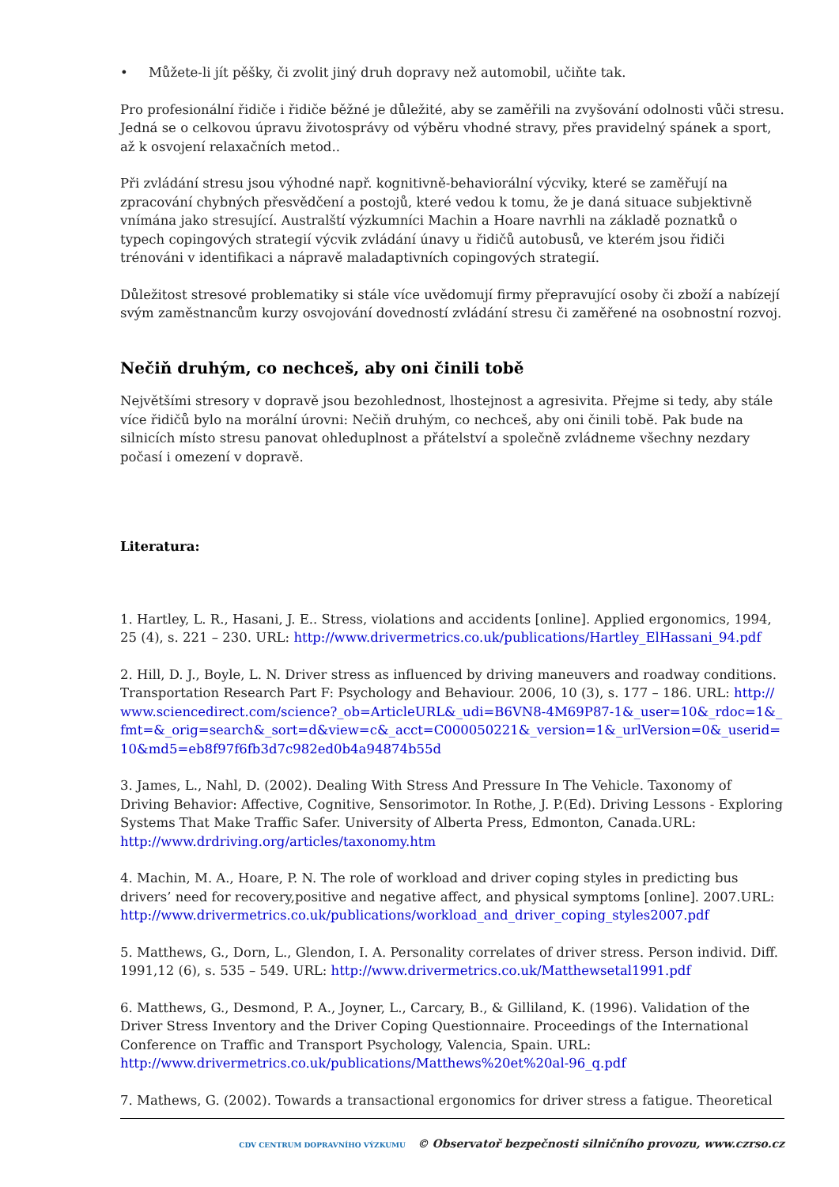• Můžete-li jít pěšky, či zvolit jiný druh dopravy než automobil, učiňte tak.
Pro profesionální řidiče i řidiče běžné je důležité, aby se zaměřili na zvyšování odolnosti vůči stresu. Jedná se o celkovou úpravu životosprávy od výběru vhodné stravy, přes pravidelný spánek a sport, až k osvojení relaxačních metod..
Při zvládání stresu jsou výhodné např. kognitivně-behaviorální výcviky, které se zaměřují na zpracování chybných přesvědčení a postojů, které vedou k tomu, že je daná situace subjektivně vnímána jako stresující. Australští výzkumníci Machin a Hoare navrhli na základě poznatků o typech copingových strategií výcvik zvládání únavy u řidičů autobusů, ve kterém jsou řidiči trénováni v identifikaci a nápravě maladaptivních copingových strategií.
Důležitost stresové problematiky si stále více uvědomují firmy přepravující osoby či zboží a nabízejí svým zaměstnancům kurzy osvojování dovedností zvládání stresu či zaměřené na osobnostní rozvoj.
Nečiň druhým, co nechceš, aby oni činili tobě
Největšími stresory v dopravě jsou bezohlednost, lhostejnost a agresivita. Přejme si tedy, aby stále více řidičů bylo na morální úrovni: Nečiň druhým, co nechceš, aby oni činili tobě. Pak bude na silnicích místo stresu panovat ohleduplnost a přátelství a společně zvládneme všechny nezdary počasí i omezení v dopravě.
Literatura:
1. Hartley, L. R., Hasani, J. E.. Stress, violations and accidents [online]. Applied ergonomics, 1994, 25 (4), s. 221 – 230. URL: http://www.drivermetrics.co.uk/publications/Hartley_ElHassani_94.pdf
2. Hill, D. J., Boyle, L. N. Driver stress as influenced by driving maneuvers and roadway conditions. Transportation Research Part F: Psychology and Behaviour. 2006, 10 (3), s. 177 – 186. URL: http://www.sciencedirect.com/science?_ob=ArticleURL&_udi=B6VN8-4M69P87-1&_user=10&_rdoc=1&_fmt=&_orig=search&_sort=d&view=c&_acct=C000050221&_version=1&_urlVersion=0&_userid=10&md5=eb8f97f6fb3d7c982ed0b4a94874b55d
3. James, L., Nahl, D. (2002). Dealing With Stress And Pressure In The Vehicle. Taxonomy of Driving Behavior: Affective, Cognitive, Sensorimotor. In Rothe, J. P.(Ed). Driving Lessons - Exploring Systems That Make Traffic Safer. University of Alberta Press, Edmonton, Canada.URL: http://www.drdriving.org/articles/taxonomy.htm
4. Machin, M. A., Hoare, P. N. The role of workload and driver coping styles in predicting bus drivers’ need for recovery,positive and negative affect, and physical symptoms [online]. 2007.URL: http://www.drivermetrics.co.uk/publications/workload_and_driver_coping_styles2007.pdf
5. Matthews, G., Dorn, L., Glendon, I. A. Personality correlates of driver stress. Person individ. Diff. 1991,12 (6), s. 535 – 549. URL: http://www.drivermetrics.co.uk/Matthewsetal1991.pdf
6. Matthews, G., Desmond, P. A., Joyner, L., Carcary, B., & Gilliland, K. (1996). Validation of the Driver Stress Inventory and the Driver Coping Questionnaire. Proceedings of the International Conference on Traffic and Transport Psychology, Valencia, Spain. URL: http://www.drivermetrics.co.uk/publications/Matthews%20et%20al-96_q.pdf
7. Mathews, G. (2002). Towards a transactional ergonomics for driver stress a fatigue. Theoretical
CDV CENTRUM DOPRAVNÍHO VÝZKUMU © Observatoř bezpečnosti silničního provozu, www.czrso.cz